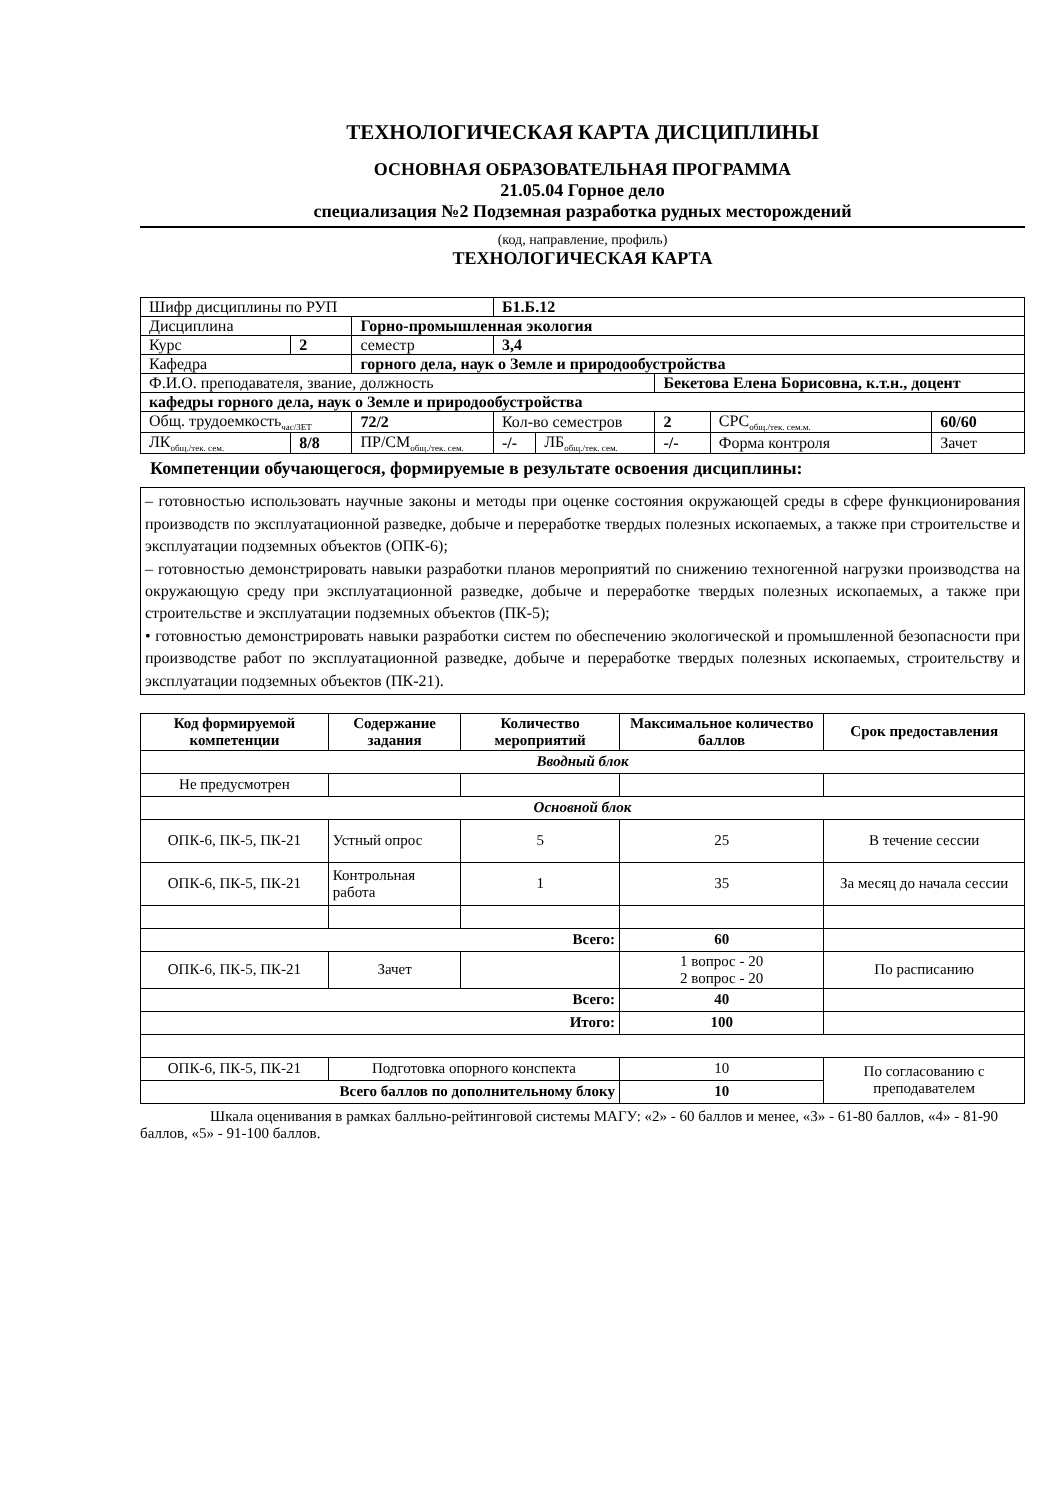ТЕХНОЛОГИЧЕСКАЯ КАРТА ДИСЦИПЛИНЫ
ОСНОВНАЯ ОБРАЗОВАТЕЛЬНАЯ ПРОГРАММА
21.05.04 Горное дело
специализация №2 Подземная разработка рудных месторождений
(код, направление, профиль)
ТЕХНОЛОГИЧЕСКАЯ КАРТА
| Шифр дисциплины по РУП | | | Б1.Б.12 | | | | |
| Дисциплина | | Горно-промышленная экология | | | | | |
| Курс | 2 | семестр | 3,4 | | | | |
| Кафедра | | горного дела, наук о Земле и природообустройства | | | | | |
| Ф.И.О. преподавателя, звание, должность | | | | | Бекетова Елена Борисовна, к.т.н., доцент | | |
| кафедры горного дела, наук о Земле и природообустройства | | | | | | | |
| Общ. трудоемкость<sub>час/ЗЕТ</sub> | | 72/2 | Кол-во семестров | | 2 | СРС<sub>общ./тек. сем.м.</sub> | 60/60 |
| ЛК<sub>общ./тек. сем.</sub> | 8/8 | ПР/СМ<sub>общ./тек. сем.</sub> | -/- | ЛБ<sub>общ./тек. сем.</sub> | -/- | Форма контроля | Зачет |
Компетенции обучающегося, формируемые в результате освоения дисциплины:
– готовностью использовать научные законы и методы при оценке состояния окружающей среды в сфере функционирования производств по эксплуатационной разведке, добыче и переработке твердых полезных ископаемых, а также при строительстве и эксплуатации подземных объектов (ОПК-6);
– готовностью демонстрировать навыки разработки планов мероприятий по снижению техногенной нагрузки производства на окружающую среду при эксплуатационной разведке, добыче и переработке твердых полезных ископаемых, а также при строительстве и эксплуатации подземных объектов (ПК-5);
• готовностью демонстрировать навыки разработки систем по обеспечению экологической и промышленной безопасности при производстве работ по эксплуатационной разведке, добыче и переработке твердых полезных ископаемых, строительству и эксплуатации подземных объектов (ПК-21).
| Код формируемой компетенции | Содержание задания | Количество мероприятий | Максимальное количество баллов | Срок предоставления |
| --- | --- | --- | --- | --- |
| Вводный блок | | | | |
| Не предусмотрен | | | | |
| Основной блок | | | | |
| ОПК-6, ПК-5, ПК-21 | Устный опрос | 5 | 25 | В течение сессии |
| ОПК-6, ПК-5, ПК-21 | Контрольная работа | 1 | 35 | За месяц до начала сессии |
| Всего: | | | 60 | |
| ОПК-6, ПК-5, ПК-21 | Зачет | | 1 вопрос - 20 2 вопрос - 20 | По расписанию |
| Всего: | | | 40 | |
| Итого: | | | 100 | |
| ОПК-6, ПК-5, ПК-21 | Подготовка опорного конспекта | | 10 | По согласованию с преподавателем |
| Всего баллов по дополнительному блоку | | | 10 | |
Шкала оценивания в рамках балльно-рейтинговой системы МАГУ: «2» - 60 баллов и менее, «3» - 61-80 баллов, «4» - 81-90 баллов, «5» - 91-100 баллов.